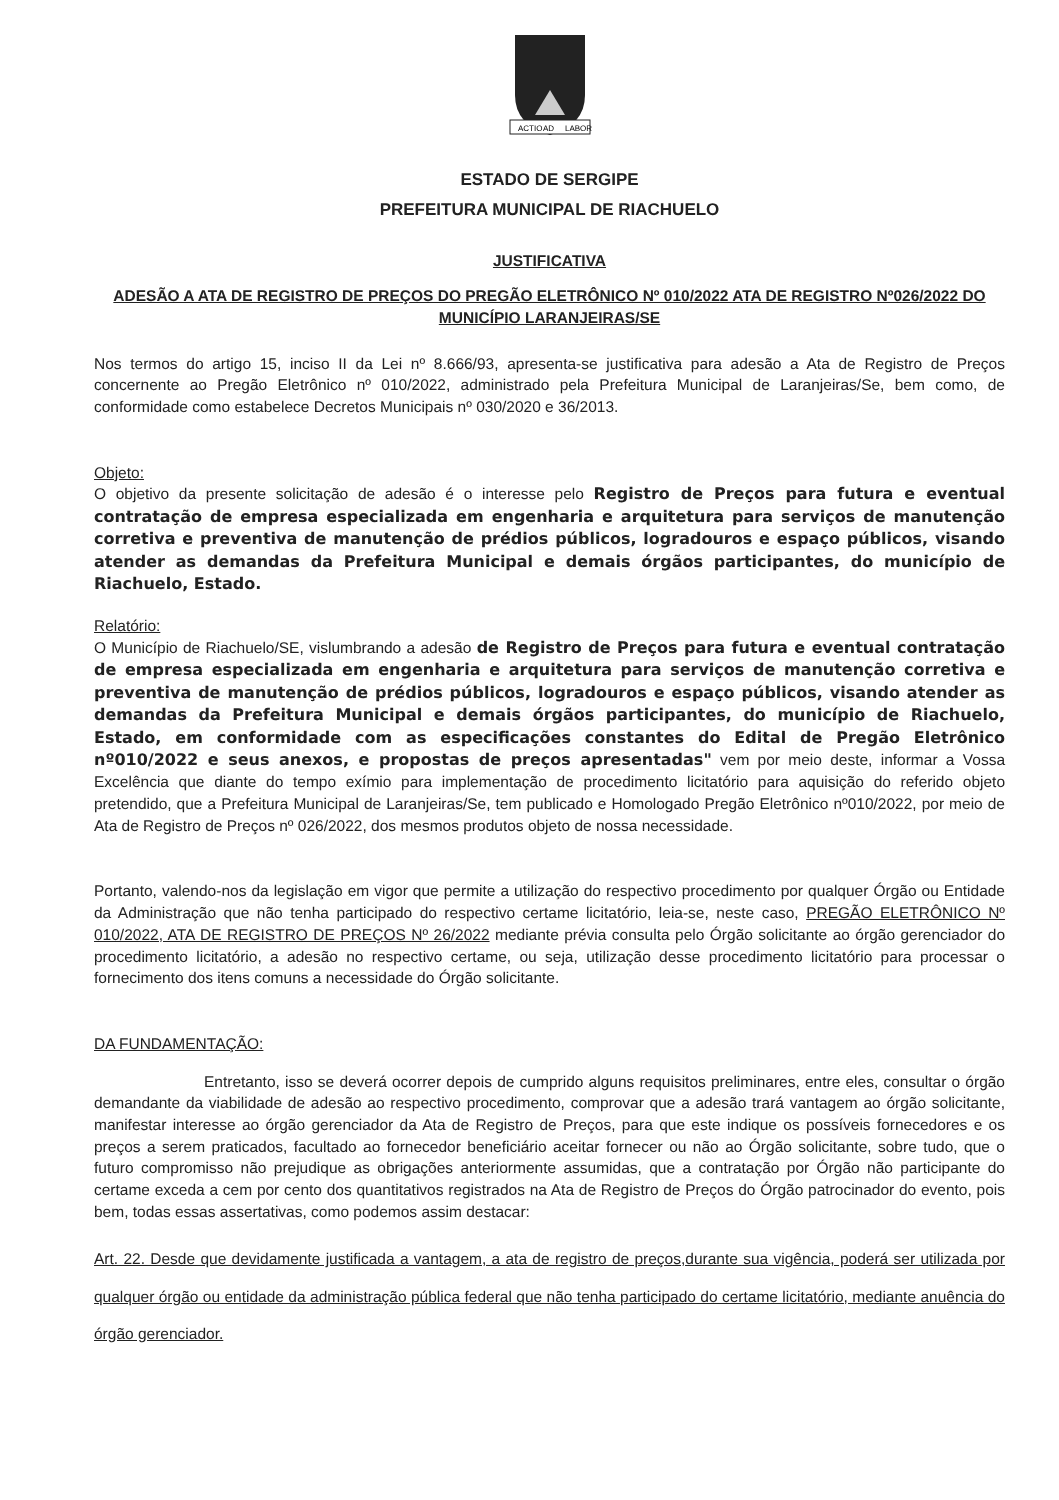ACTIO
AD
LABOR
ESTADO DE SERGIPE
PREFEITURA MUNICIPAL DE RIACHUELO
JUSTIFICATIVA
ADESÃO A ATA DE REGISTRO DE PREÇOS DO PREGÃO ELETRÔNICO Nº 010/2022 ATA DE REGISTRO Nº026/2022 DO MUNICÍPIO LARANJEIRAS/SE
Nos termos do artigo 15, inciso II da Lei nº 8.666/93, apresenta-se justificativa para adesão a Ata de Registro de Preços concernente ao Pregão Eletrônico nº 010/2022, administrado pela Prefeitura Municipal de Laranjeiras/Se, bem como, de conformidade como estabelece Decretos Municipais nº 030/2020 e 36/2013.
Objeto:
O objetivo da presente solicitação de adesão é o interesse pelo Registro de Preços para futura e eventual contratação de empresa especializada em engenharia e arquitetura para serviços de manutenção corretiva e preventiva de manutenção de prédios públicos, logradouros e espaço públicos, visando atender as demandas da Prefeitura Municipal e demais órgãos participantes, do município de Riachuelo, Estado.
Relatório:
O Município de Riachuelo/SE, vislumbrando a adesão de Registro de Preços para futura e eventual contratação de empresa especializada em engenharia e arquitetura para serviços de manutenção corretiva e preventiva de manutenção de prédios públicos, logradouros e espaço públicos, visando atender as demandas da Prefeitura Municipal e demais órgãos participantes, do município de Riachuelo, Estado, em conformidade com as especificações constantes do Edital de Pregão Eletrônico nº010/2022 e seus anexos, e propostas de preços apresentadas" vem por meio deste, informar a Vossa Excelência que diante do tempo exímio para implementação de procedimento licitatório para aquisição do referido objeto pretendido, que a Prefeitura Municipal de Laranjeiras/Se, tem publicado e Homologado Pregão Eletrônico nº010/2022, por meio de Ata de Registro de Preços nº 026/2022, dos mesmos produtos objeto de nossa necessidade.
Portanto, valendo-nos da legislação em vigor que permite a utilização do respectivo procedimento por qualquer Órgão ou Entidade da Administração que não tenha participado do respectivo certame licitatório, leia-se, neste caso, PREGÃO ELETRÔNICO Nº 010/2022, ATA DE REGISTRO DE PREÇOS Nº 26/2022 mediante prévia consulta pelo Órgão solicitante ao órgão gerenciador do procedimento licitatório, a adesão no respectivo certame, ou seja, utilização desse procedimento licitatório para processar o fornecimento dos itens comuns a necessidade do Órgão solicitante.
DA FUNDAMENTAÇÃO:
Entretanto, isso se deverá ocorrer depois de cumprido alguns requisitos preliminares, entre eles, consultar o órgão demandante da viabilidade de adesão ao respectivo procedimento, comprovar que a adesão trará vantagem ao órgão solicitante, manifestar interesse ao órgão gerenciador da Ata de Registro de Preços, para que este indique os possíveis fornecedores e os preços a serem praticados, facultado ao fornecedor beneficiário aceitar fornecer ou não ao Órgão solicitante, sobre tudo, que o futuro compromisso não prejudique as obrigações anteriormente assumidas, que a contratação por Órgão não participante do certame exceda a cem por cento dos quantitativos registrados na Ata de Registro de Preços do Órgão patrocinador do evento, pois bem, todas essas assertativas, como podemos assim destacar:
Art. 22. Desde que devidamente justificada a vantagem, a ata de registro de preços,durante sua vigência, poderá ser utilizada por qualquer órgão ou entidade da administração pública federal que não tenha participado do certame licitatório, mediante anuência do órgão gerenciador.